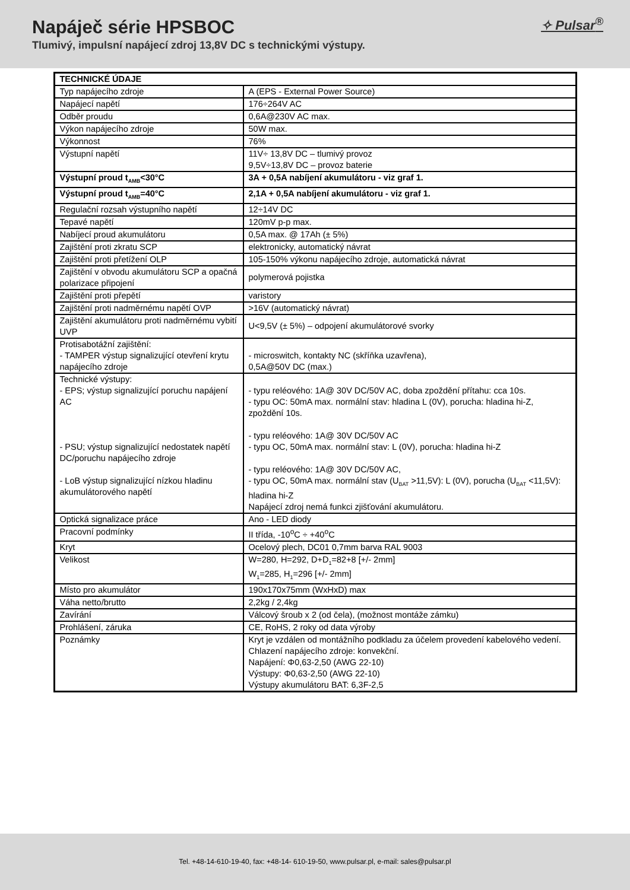Napáječ série HPSBOC
Tlumivý, impulsní napájecí zdroj 13,8V DC s technickými výstupy.
✧ Pulsar<sup>®</sup>
| TECHNICKÉ ÚDAJE | |
| Typ napájecího zdroje | A (EPS - External Power Source) |
| Napájecí napětí | 176÷264V AC |
| Odběr proudu | 0,6A@230V AC max. |
| Výkon napájecího zdroje | 50W max. |
| Výkonnost | 76% |
| Výstupní napětí | 11V÷ 13,8V DC – tlumivý provoz 9,5V÷13,8V DC – provoz baterie |
| Výstupní proud t<sub>AMB</sub><30°C | 3A + 0,5A nabíjení akumulátoru - viz graf 1. |
| Výstupní proud t<sub>AMB</sub>=40°C | 2,1A + 0,5A nabíjení akumulátoru - viz graf 1. |
| Regulační rozsah výstupního napětí | 12÷14V DC |
| Tepavé napětí | 120mV p-p max. |
| Nabíjecí proud akumulátoru | 0,5A max. @ 17Ah (± 5%) |
| Zajištění proti zkratu SCP | elektronicky, automatický návrat |
| Zajištění proti přetížení OLP | 105-150% výkonu napájecího zdroje, automatická návrat |
| Zajištění v obvodu akumulátoru SCP a opačná polarizace připojení | polymerová pojistka |
| Zajištění proti přepětí | varistory |
| Zajištění proti nadměrnému napětí OVP | >16V (automatický návrat) |
| Zajištění akumulátoru proti nadměrnému vybití UVP | U<9,5V (± 5%) – odpojení akumulátorové svorky |
| Protisabotážní zajištění: - TAMPER výstup signalizující otevření krytu napájecího zdroje | - microswitch, kontakty NC (skříňka uzavřena), 0,5A@50V DC (max.) |
| Technické výstupy: - EPS; výstup signalizující poruchu napájení AC - PSU; výstup signalizující nedostatek napětí DC/poruchu napájecího zdroje - LoB výstup signalizující nízkou hladinu akumulátorového napětí | - typu reléového: 1A@ 30V DC/50V AC, doba zpoždění přítahu: cca 10s. - typu OC: 50mA max. normální stav: hladina L (0V), porucha: hladina hi-Z, zpoždění 10s. - typu reléového: 1A@ 30V DC/50V AC - typu OC, 50mA max. normální stav: L (0V), porucha: hladina hi-Z - typu reléového: 1A@ 30V DC/50V AC, - typu OC, 50mA max. normální stav (U<sub>BAT</sub> >11,5V): L (0V), porucha (U<sub>BAT</sub> <11,5V): hladina hi-Z Napájecí zdroj nemá funkci zjišťování akumulátoru. |
| Optická signalizace práce | Ano - LED diody |
| Pracovní podmínky | II třída, -10<sup>o</sup>C ÷ +40<sup>o</sup>C |
| Kryt | Ocelový plech, DC01 0,7mm barva RAL 9003 |
| Velikost | W=280, H=292, D+D<sub>1</sub>=82+8 [+/- 2mm] W<sub>1</sub>=285, H<sub>1</sub>=296 [+/- 2mm] |
| Místo pro akumulátor | 190x170x75mm (WxHxD) max |
| Váha netto/brutto | 2,2kg / 2,4kg |
| Zavírání | Válcový šroub x 2 (od čela), (možnost montáže zámku) |
| Prohlášení, záruka | CE, RoHS, 2 roky od data výroby |
| Poznámky | Kryt je vzdálen od montážního podkladu za účelem provedení kabelového vedení. Chlazení napájecího zdroje: konvekční. Napájení: Φ0,63-2,50 (AWG 22-10) Výstupy: Φ0,63-2,50 (AWG 22-10) Výstupy akumulátoru BAT: 6,3F-2,5 |
Tel. +48-14-610-19-40, fax: +48-14- 610-19-50, www.pulsar.pl, e-mail: sales@pulsar.pl